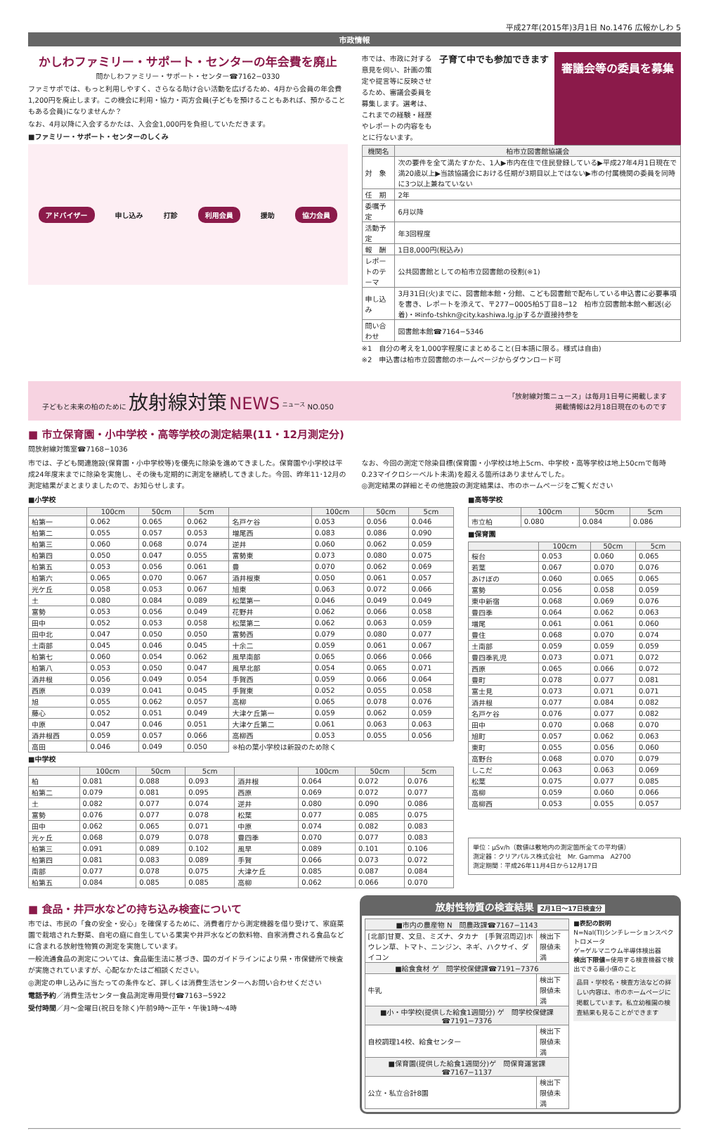平成27年(2015年)3月1日 No.1476 広報かしわ 5
市政情報
かしわファミリー・サポート・センターの年会費を廃止
問かしわファミリー・サポート・センター☎7162−0330
ファミサポでは、もっと利用しやすく、さらなる助け合い活動を広げるため、4月から会員の年会費1,200円を廃止します。この機会に利用・協力・両方会員(子どもを預けることもあれば、預かることもある会員)になりませんか？
なお、4月以降に入会するかたは、入会金1,000円を負担していただきます。
■ファミリー・サポート・センターのしくみ
アドバイザー 申し込み 打診 利用会員 援助 協力会員
市では、市政に対する意見を伺い、計画の策定や提言等に反映させるため、審議会委員を募集します。選考は、これまでの経験・経歴やレポートの内容をもとに行ないます。
子育て中でも参加できます
審議会等の委員を募集
| 機関名 | 柏市立図書館協議会 |
| --- | --- |
| 対 象 | 次の要件を全て満たすかた、1人▶市内在住で住民登録している▶平成27年4月1日現在で満20歳以上▶当該協議会における任期が3期目以上ではない▶市の付属機関の委員を同時に3つ以上兼ねていない |
| 任 期 | 2年 |
| 委嘱予定 | 6月以降 |
| 活動予定 | 年3回程度 |
| 報 酬 | 1日8,000円(税込み) |
| レポートのテーマ | 公共図書館としての柏市立図書館の役割(※1) |
| 申し込み | 3月31日(火)までに、図書館本館・分館、こども図書館で配布している申込書に必要事項を書き、レポートを添えて、〒277−0005柏5丁目8−12 柏市立図書館本館へ郵送(必着)・✉info-tshkn@city.kashiwa.lg.jpするか直接持参を |
| 問い合わせ | 図書館本館☎7164−5346 |
※1　自分の考えを1,000字程度にまとめること(日本語に限る。様式は自由)
※2　申込書は柏市立図書館のホームページからダウンロード可
子どもと未来の柏のために 放射線対策 NEWS <sup>ニュース</sup> NO.050
「放射線対策ニュース」は毎月1日号に掲載します
掲載情報は2月18日現在のものです
■ 市立保育園・小中学校・高等学校の測定結果(11・12月測定分)
問放射線対策室☎7168−1036
市では、子ども関連施設(保育園・小中学校等)を優先に除染を進めてきました。保育園や小学校は平成24年度末までに除染を実施し、その後も定期的に測定を継続してきました。今回、昨年11･12月の測定結果がまとまりましたので、お知らせします。
なお、今回の測定で除染目標(保育園・小学校は地上5cm、中学校・高等学校は地上50cmで毎時0.23マイクロシーベルト未満)を超える箇所はありませんでした。
◎測定結果の詳細とその他施設の測定結果は、市のホームページをご覧ください
■小学校
| | 100cm | 50cm | 5cm | | 100cm | 50cm | 5cm |
| --- | --- | --- | --- | --- | --- | --- | --- |
| 柏第一 | 0.062 | 0.065 | 0.062 | 名戸ケ谷 | 0.053 | 0.056 | 0.046 |
| 柏第二 | 0.055 | 0.057 | 0.053 | 増尾西 | 0.083 | 0.086 | 0.090 |
| 柏第三 | 0.060 | 0.068 | 0.074 | 逆井 | 0.060 | 0.062 | 0.059 |
| 柏第四 | 0.050 | 0.047 | 0.055 | 富勢東 | 0.073 | 0.080 | 0.075 |
| 柏第五 | 0.053 | 0.056 | 0.061 | 豊 | 0.070 | 0.062 | 0.069 |
| 柏第六 | 0.065 | 0.070 | 0.067 | 酒井根東 | 0.050 | 0.061 | 0.057 |
| 光ケ丘 | 0.058 | 0.053 | 0.067 | 旭東 | 0.063 | 0.072 | 0.066 |
| 土 | 0.080 | 0.084 | 0.089 | 松葉第一 | 0.046 | 0.049 | 0.049 |
| 富勢 | 0.053 | 0.056 | 0.049 | 花野井 | 0.062 | 0.066 | 0.058 |
| 田中 | 0.052 | 0.053 | 0.058 | 松葉第二 | 0.062 | 0.063 | 0.059 |
| 田中北 | 0.047 | 0.050 | 0.050 | 富勢西 | 0.079 | 0.080 | 0.077 |
| 土南部 | 0.045 | 0.046 | 0.045 | 十余二 | 0.059 | 0.061 | 0.067 |
| 柏第七 | 0.060 | 0.054 | 0.062 | 風早南部 | 0.065 | 0.066 | 0.066 |
| 柏第八 | 0.053 | 0.050 | 0.047 | 風早北部 | 0.054 | 0.065 | 0.071 |
| 酒井根 | 0.056 | 0.049 | 0.054 | 手賀西 | 0.059 | 0.066 | 0.064 |
| 西原 | 0.039 | 0.041 | 0.045 | 手賀東 | 0.052 | 0.055 | 0.058 |
| 旭 | 0.055 | 0.062 | 0.057 | 高柳 | 0.065 | 0.078 | 0.076 |
| 藤心 | 0.052 | 0.051 | 0.049 | 大津ケ丘第一 | 0.059 | 0.062 | 0.059 |
| 中原 | 0.047 | 0.046 | 0.051 | 大津ケ丘第二 | 0.061 | 0.063 | 0.063 |
| 酒井根西 | 0.059 | 0.057 | 0.066 | 高柳西 | 0.053 | 0.055 | 0.056 |
| 高田 | 0.046 | 0.049 | 0.050 | ※柏の葉小学校は新設のため除く | | | |
■中学校
| | 100cm | 50cm | 5cm | | 100cm | 50cm | 5cm |
| --- | --- | --- | --- | --- | --- | --- | --- |
| 柏 | 0.081 | 0.088 | 0.093 | 酒井根 | 0.064 | 0.072 | 0.076 |
| 柏第二 | 0.079 | 0.081 | 0.095 | 西原 | 0.069 | 0.072 | 0.077 |
| 土 | 0.082 | 0.077 | 0.074 | 逆井 | 0.080 | 0.090 | 0.086 |
| 富勢 | 0.076 | 0.077 | 0.078 | 松葉 | 0.077 | 0.085 | 0.075 |
| 田中 | 0.062 | 0.065 | 0.071 | 中原 | 0.074 | 0.082 | 0.083 |
| 光ヶ丘 | 0.068 | 0.079 | 0.078 | 豊四季 | 0.070 | 0.077 | 0.083 |
| 柏第三 | 0.091 | 0.089 | 0.102 | 風早 | 0.089 | 0.101 | 0.106 |
| 柏第四 | 0.081 | 0.083 | 0.089 | 手賀 | 0.066 | 0.073 | 0.072 |
| 南部 | 0.077 | 0.078 | 0.075 | 大津ケ丘 | 0.085 | 0.087 | 0.084 |
| 柏第五 | 0.084 | 0.085 | 0.085 | 高柳 | 0.062 | 0.066 | 0.070 |
■高等学校
| | 100cm | 50cm | 5cm |
| --- | --- | --- | --- |
| 市立柏 | 0.080 | 0.084 | 0.086 |
■保育園
| | 100cm | 50cm | 5cm |
| --- | --- | --- | --- |
| 桜台 | 0.053 | 0.060 | 0.065 |
| 若葉 | 0.067 | 0.070 | 0.076 |
| あけぼの | 0.060 | 0.065 | 0.065 |
| 富勢 | 0.056 | 0.058 | 0.059 |
| 東中新宿 | 0.068 | 0.069 | 0.076 |
| 豊四季 | 0.064 | 0.062 | 0.063 |
| 増尾 | 0.061 | 0.061 | 0.060 |
| 豊住 | 0.068 | 0.070 | 0.074 |
| 土南部 | 0.059 | 0.059 | 0.059 |
| 豊四季乳児 | 0.073 | 0.071 | 0.072 |
| 西原 | 0.065 | 0.066 | 0.072 |
| 豊町 | 0.078 | 0.077 | 0.081 |
| 富士見 | 0.073 | 0.071 | 0.071 |
| 酒井根 | 0.077 | 0.084 | 0.082 |
| 名戸ケ谷 | 0.076 | 0.077 | 0.082 |
| 田中 | 0.070 | 0.068 | 0.070 |
| 旭町 | 0.057 | 0.062 | 0.063 |
| 東町 | 0.055 | 0.056 | 0.060 |
| 高野台 | 0.068 | 0.070 | 0.079 |
| しこだ | 0.063 | 0.063 | 0.069 |
| 松葉 | 0.075 | 0.077 | 0.085 |
| 高柳 | 0.059 | 0.060 | 0.066 |
| 高柳西 | 0.053 | 0.055 | 0.057 |
単位：μSv/h（数値は敷地内の測定箇所全ての平均値）
測定器：クリアパルス株式会社　Mr. Gamma　A2700
測定期間：平成26年11月4日から12月17日
■ 食品・井戸水などの持ち込み検査について
市では、市民の「食の安全・安心」を確保するために、消費者庁から測定機器を借り受けて、家庭菜園で栽培された野菜、自宅の庭に自生している果実や井戸水などの飲料物、自家消費される食品などに含まれる放射性物質の測定を実施しています。
一般流通食品の測定については、食品衛生法に基づき、国のガイドラインにより県・市保健所で検査が実施されていますが、心配なかたはご相談ください。
◎測定の申し込みに当たっての条件など、詳しくは消費生活センターへお問い合わせください
電話予約／消費生活センター食品測定専用受付☎7163−5922
受付時間／月〜金曜日(祝日を除く)午前9時〜正午・午後1時〜4時
放射性物質の検査結果 2月1日〜17日検査分
| ■市内の農産物 N 問農政課☎7167−1143 | |
| --- | --- |
| [北部]甘夏、文旦、ミズナ、タカナ [手賀沼周辺]ホウレン草、トマト、ニンジン、ネギ、ハクサイ、ダイコン | 検出下限値未満 |
| ■給食食材 ゲ 問学校保健課☎7191−7376 | |
| 牛乳 | 検出下限値未満 |
| ■小・中学校(提供した給食1週間分) ゲ 問学校保健課☎7191−7376 | |
| 自校調理14校、給食センター | 検出下限値未満 |
| ■保育園(提供した給食1週間分)ゲ 問保育運営課☎7167−1137 | |
| 公立・私立合計8園 | 検出下限値未満 |
■表記の説明
N=NaI(Tl)シンチレーションスペクトロメータ
ゲ=ゲルマニウム半導体検出器
検出下限値=使用する検査機器で検出できる最小値のこと
品目・学校名・検査方法などの詳しい内容は、市のホームページに掲載しています。私立幼稚園の検査結果も見ることができます